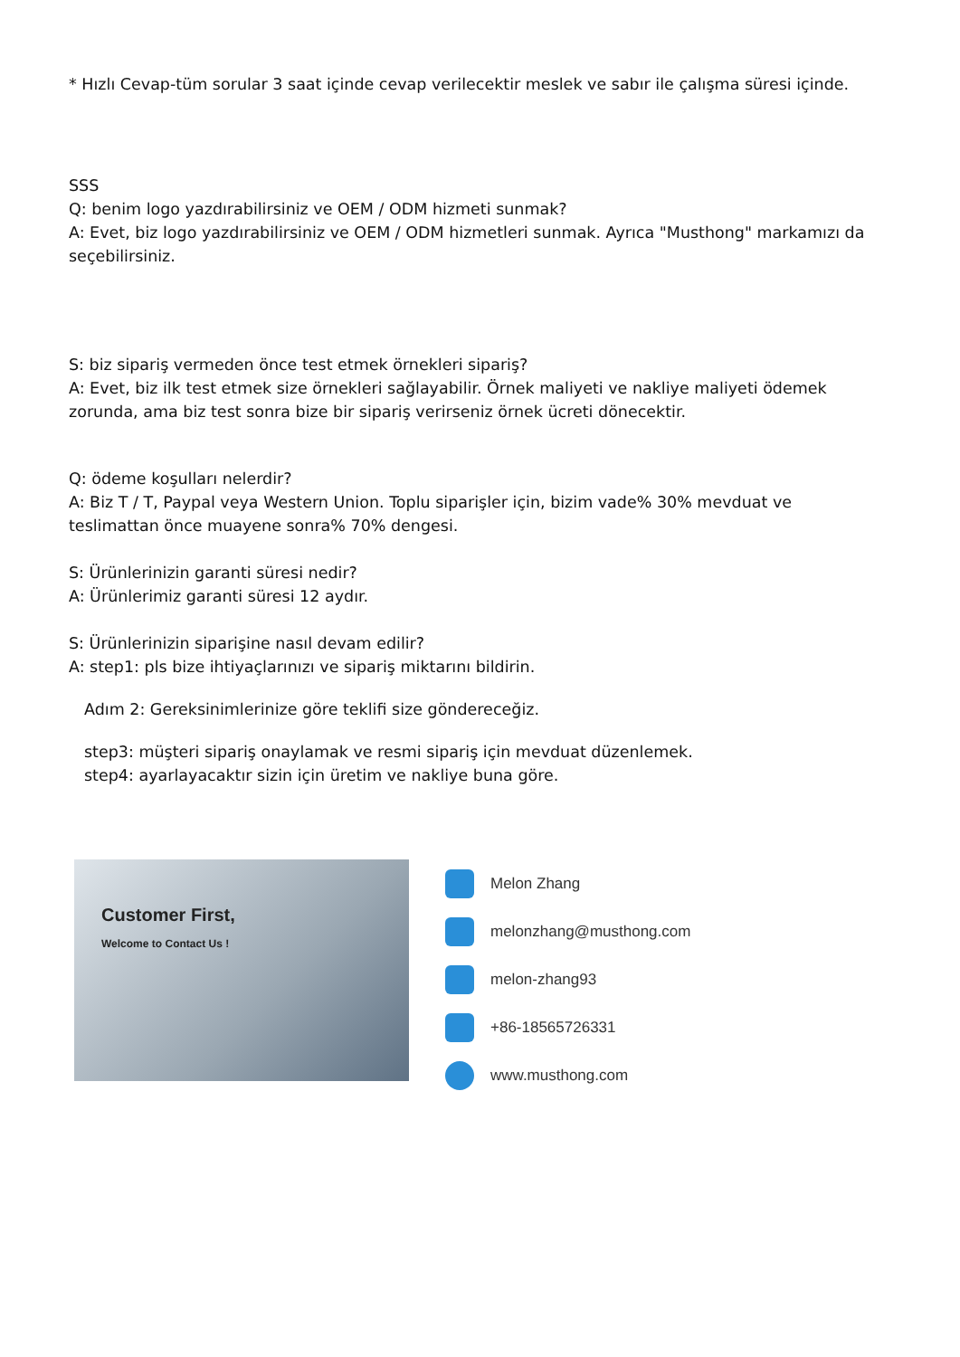* Hızlı Cevap-tüm sorular 3 saat içinde cevap verilecektir meslek ve sabır ile çalışma süresi içinde.
SSS
Q: benim logo yazdırabilirsiniz ve OEM / ODM hizmeti sunmak?
A: Evet, biz logo yazdırabilirsiniz ve OEM / ODM hizmetleri sunmak. Ayrıca "Musthong" markamızı da seçebilirsiniz.
S: biz sipariş vermeden önce test etmek örnekleri sipariş?
A: Evet, biz ilk test etmek size örnekleri sağlayabilir. Örnek maliyeti ve nakliye maliyeti ödemek zorunda, ama biz test sonra bize bir sipariş verirseniz örnek ücreti dönecektir.
Q: ödeme koşulları nelerdir?
A: Biz T / T, Paypal veya Western Union. Toplu siparişler için, bizim vade% 30% mevduat ve teslimattan önce muayene sonra% 70% dengesi.
S: Ürünlerinizin garanti süresi nedir?
A: Ürünlerimiz garanti süresi 12 aydır.
S: Ürünlerinizin siparişine nasıl devam edilir?
A: step1: pls bize ihtiyaçlarınızı ve sipariş miktarını bildirin.
Adım 2: Gereksinimlerinize göre teklifi size göndereceğiz.
step3: müşteri sipariş onaylamak ve resmi sipariş için mevduat düzenlemek.
step4: ayarlayacaktır sizin için üretim ve nakliye buna göre.
Customer First,
Welcome to Contact Us !
Melon Zhang
melonzhang@musthong.com
melon-zhang93
+86-18565726331
www.musthong.com